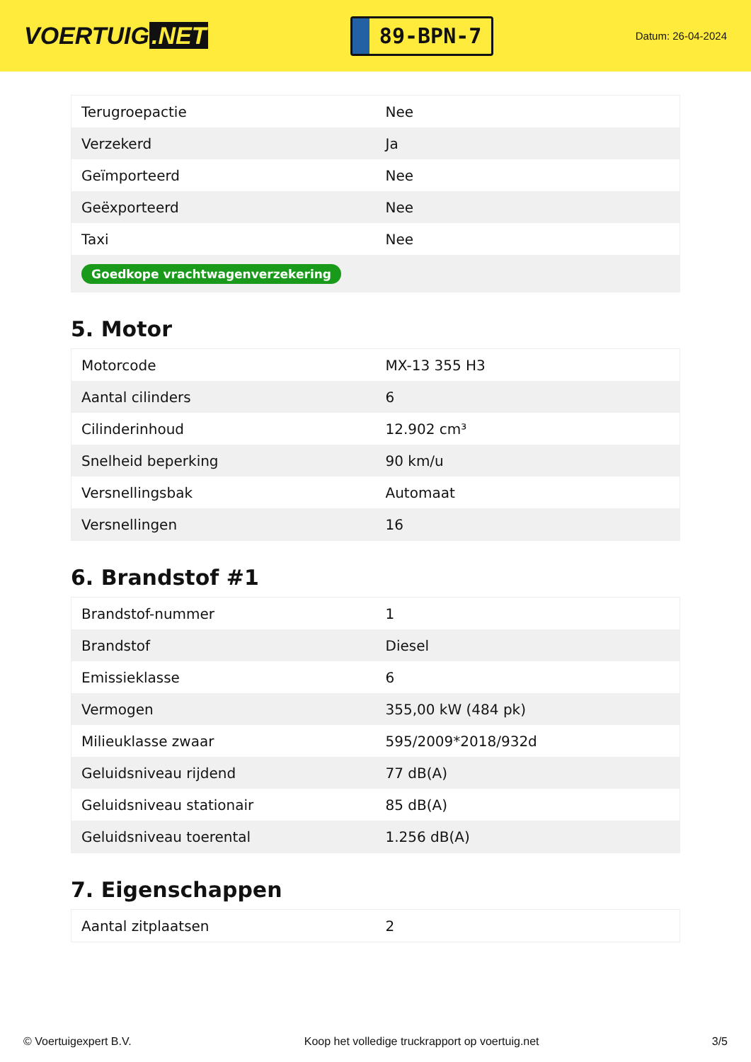VOERTUIG.NET
89-BPN-7
Datum: 26-04-2024
| Terugroepactie | Nee |
| Verzekerd | Ja |
| Geïmporteerd | Nee |
| Geëxporteerd | Nee |
| Taxi | Nee |
| Goedkope vrachtwagenverzekering | |
5. Motor
| Motorcode | MX-13 355 H3 |
| Aantal cilinders | 6 |
| Cilinderinhoud | 12.902 cm³ |
| Snelheid beperking | 90 km/u |
| Versnellingsbak | Automaat |
| Versnellingen | 16 |
6. Brandstof #1
| Brandstof-nummer | 1 |
| Brandstof | Diesel |
| Emissieklasse | 6 |
| Vermogen | 355,00 kW (484 pk) |
| Milieuklasse zwaar | 595/2009*2018/932d |
| Geluidsniveau rijdend | 77 dB(A) |
| Geluidsniveau stationair | 85 dB(A) |
| Geluidsniveau toerental | 1.256 dB(A) |
7. Eigenschappen
| Aantal zitplaatsen | 2 |
© Voertuigexpert B.V. Koop het volledige truckrapport op voertuig.net 3/5